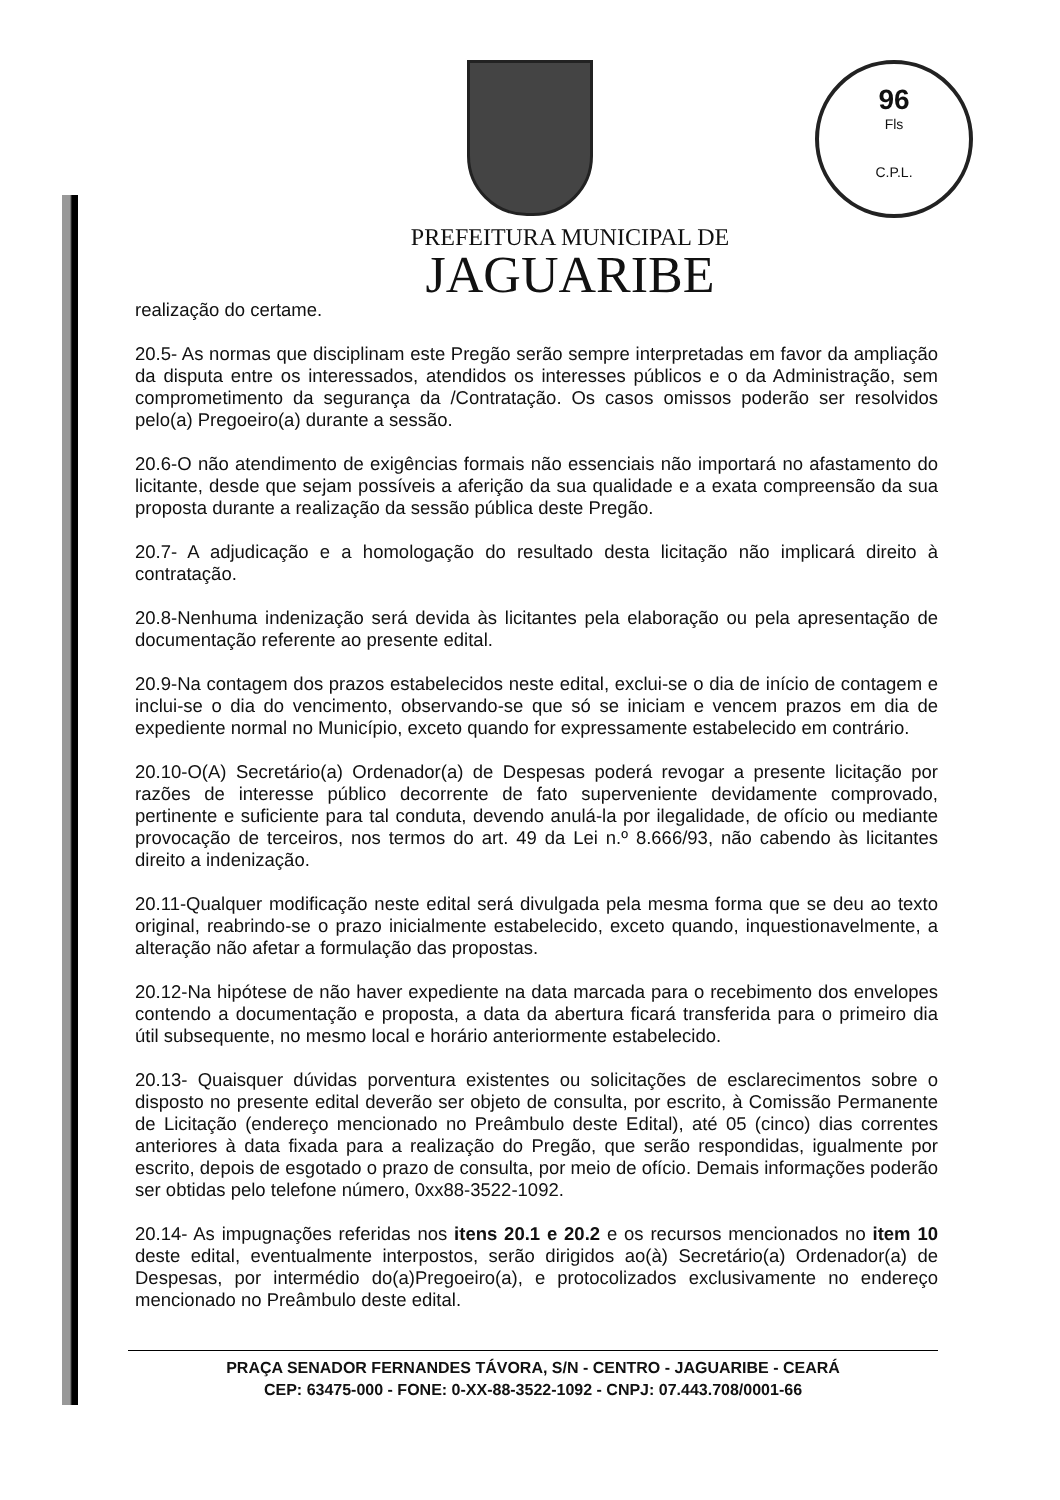96
Fls
C.P.L.
PREFEITURA MUNICIPAL DE
JAGUARIBE
realização do certame.
20.5- As normas que disciplinam este Pregão serão sempre interpretadas em favor da ampliação da disputa entre os interessados, atendidos os interesses públicos e o da Administração, sem comprometimento da segurança da /Contratação. Os casos omissos poderão ser resolvidos pelo(a) Pregoeiro(a) durante a sessão.
20.6-O não atendimento de exigências formais não essenciais não importará no afastamento do licitante, desde que sejam possíveis a aferição da sua qualidade e a exata compreensão da sua proposta durante a realização da sessão pública deste Pregão.
20.7- A adjudicação e a homologação do resultado desta licitação não implicará direito à contratação.
20.8-Nenhuma indenização será devida às licitantes pela elaboração ou pela apresentação de documentação referente ao presente edital.
20.9-Na contagem dos prazos estabelecidos neste edital, exclui-se o dia de início de contagem e inclui-se o dia do vencimento, observando-se que só se iniciam e vencem prazos em dia de expediente normal no Município, exceto quando for expressamente estabelecido em contrário.
20.10-O(A) Secretário(a) Ordenador(a) de Despesas poderá revogar a presente licitação por razões de interesse público decorrente de fato superveniente devidamente comprovado, pertinente e suficiente para tal conduta, devendo anulá-la por ilegalidade, de ofício ou mediante provocação de terceiros, nos termos do art. 49 da Lei n.º 8.666/93, não cabendo às licitantes direito a indenização.
20.11-Qualquer modificação neste edital será divulgada pela mesma forma que se deu ao texto original, reabrindo-se o prazo inicialmente estabelecido, exceto quando, inquestionavelmente, a alteração não afetar a formulação das propostas.
20.12-Na hipótese de não haver expediente na data marcada para o recebimento dos envelopes contendo a documentação e proposta, a data da abertura ficará transferida para o primeiro dia útil subsequente, no mesmo local e horário anteriormente estabelecido.
20.13- Quaisquer dúvidas porventura existentes ou solicitações de esclarecimentos sobre o disposto no presente edital deverão ser objeto de consulta, por escrito, à Comissão Permanente de Licitação (endereço mencionado no Preâmbulo deste Edital), até 05 (cinco) dias correntes anteriores à data fixada para a realização do Pregão, que serão respondidas, igualmente por escrito, depois de esgotado o prazo de consulta, por meio de ofício. Demais informações poderão ser obtidas pelo telefone número, 0xx88-3522-1092.
20.14- As impugnações referidas nos itens 20.1 e 20.2 e os recursos mencionados no item 10 deste edital, eventualmente interpostos, serão dirigidos ao(à) Secretário(a) Ordenador(a) de Despesas, por intermédio do(a)Pregoeiro(a), e protocolizados exclusivamente no endereço mencionado no Preâmbulo deste edital.
PRAÇA SENADOR FERNANDES TÁVORA, S/N - CENTRO - JAGUARIBE - CEARÁ
CEP: 63475-000 - FONE: 0-XX-88-3522-1092 - CNPJ: 07.443.708/0001-66